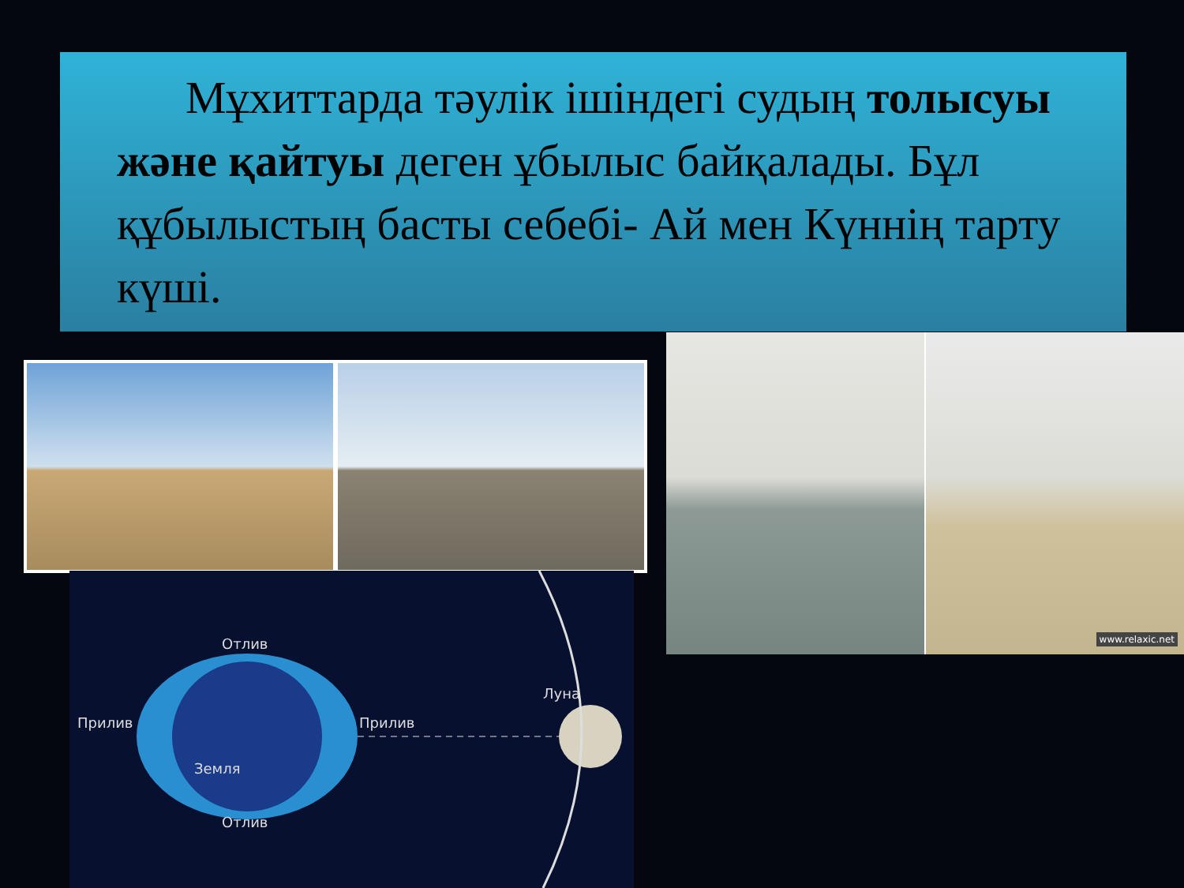Мұхиттарда тәулік ішіндегі судың толысуы және қайтуы деген ұбылыс байқалады. Бұл құбылыстың басты себебі- Ай мен Күннің тарту күші.
www.relaxic.net
Отлив
Прилив Прилив
Луна
Земля
Отлив